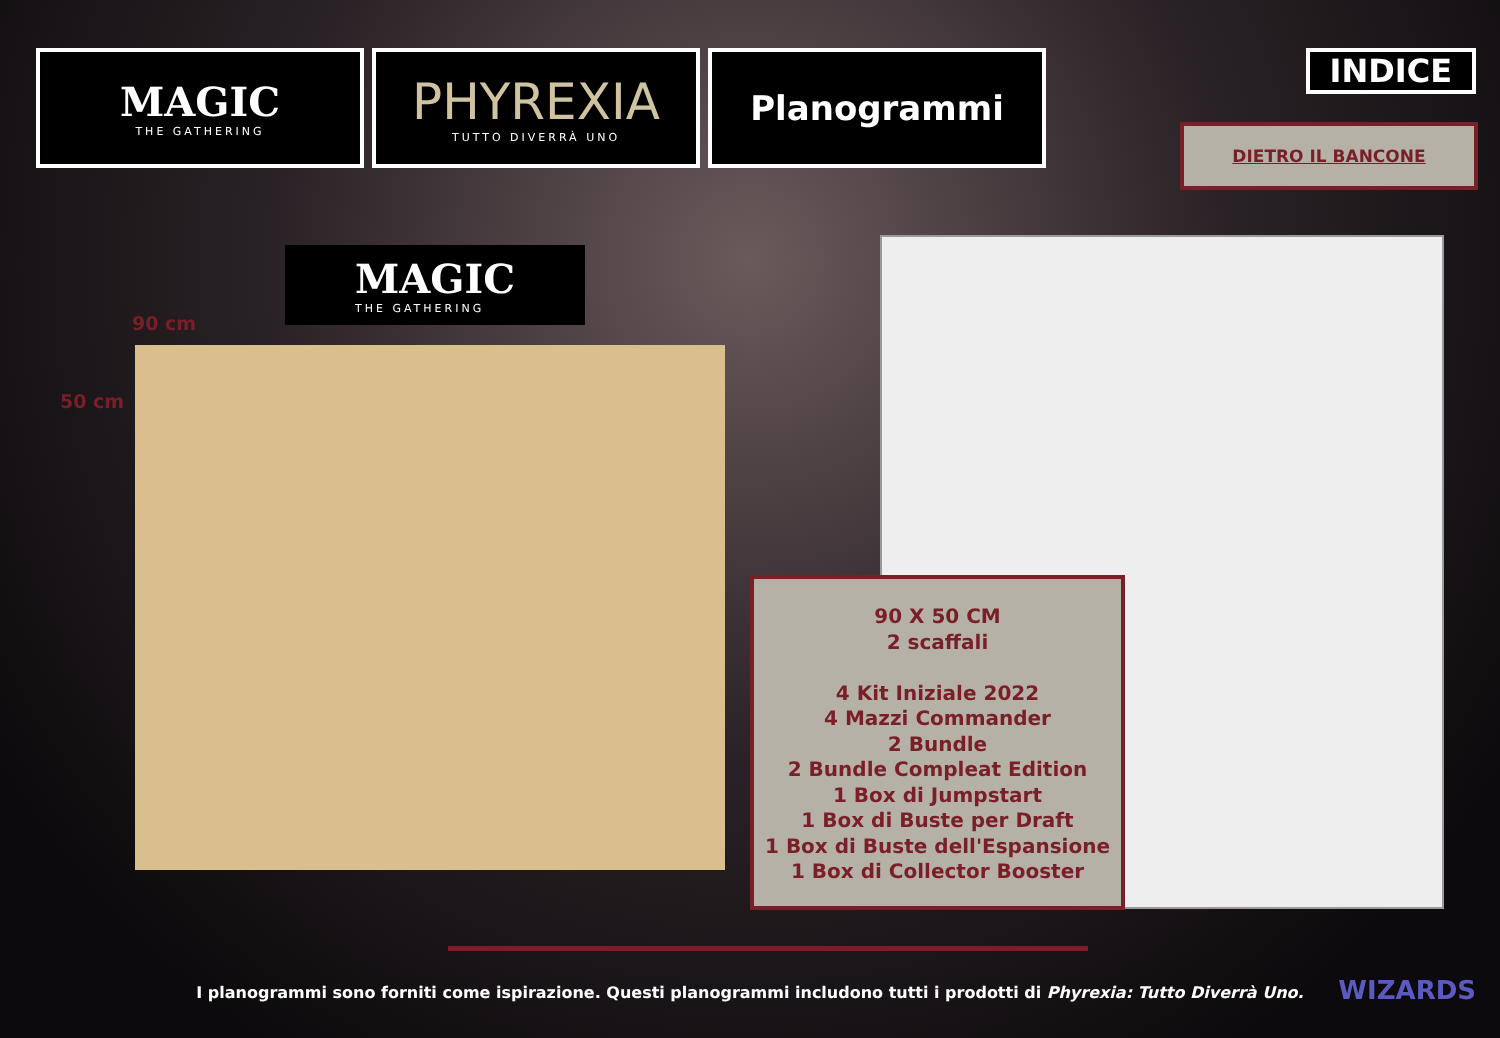MAGIC
THE GATHERING
PHYREXIA
TUTTO DIVERRÀ UNO
Planogrammi
INDICE
DIETRO IL BANCONE
MAGIC
THE GATHERING
90 cm
50 cm
90 X 50 CM
2 scaffali
4 Kit Iniziale 2022
4 Mazzi Commander
2 Bundle
2 Bundle Compleat Edition
1 Box di Jumpstart
1 Box di Buste per Draft
1 Box di Buste dell'Espansione
1 Box di Collector Booster
I planogrammi sono forniti come ispirazione. Questi planogrammi includono tutti i prodotti di Phyrexia: Tutto Diverrà Uno. WIZARDS